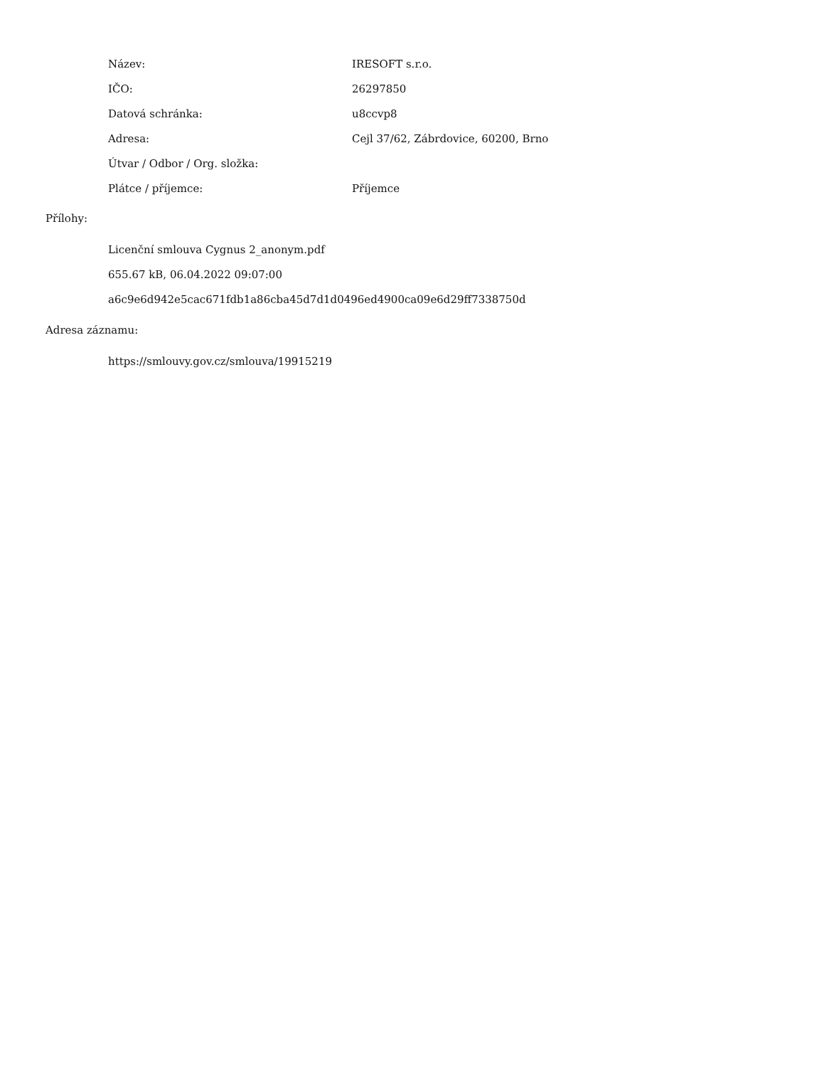| Název: | IRESOFT s.r.o. |
| IČO: | 26297850 |
| Datová schránka: | u8ccvp8 |
| Adresa: | Cejl 37/62, Zábrdovice, 60200, Brno |
| Útvar / Odbor / Org. složka: | |
| Plátce / příjemce: | Příjemce |
Přílohy:
Licenční smlouva Cygnus 2_anonym.pdf
655.67 kB, 06.04.2022 09:07:00
a6c9e6d942e5cac671fdb1a86cba45d7d1d0496ed4900ca09e6d29ff7338750d
Adresa záznamu:
https://smlouvy.gov.cz/smlouva/19915219